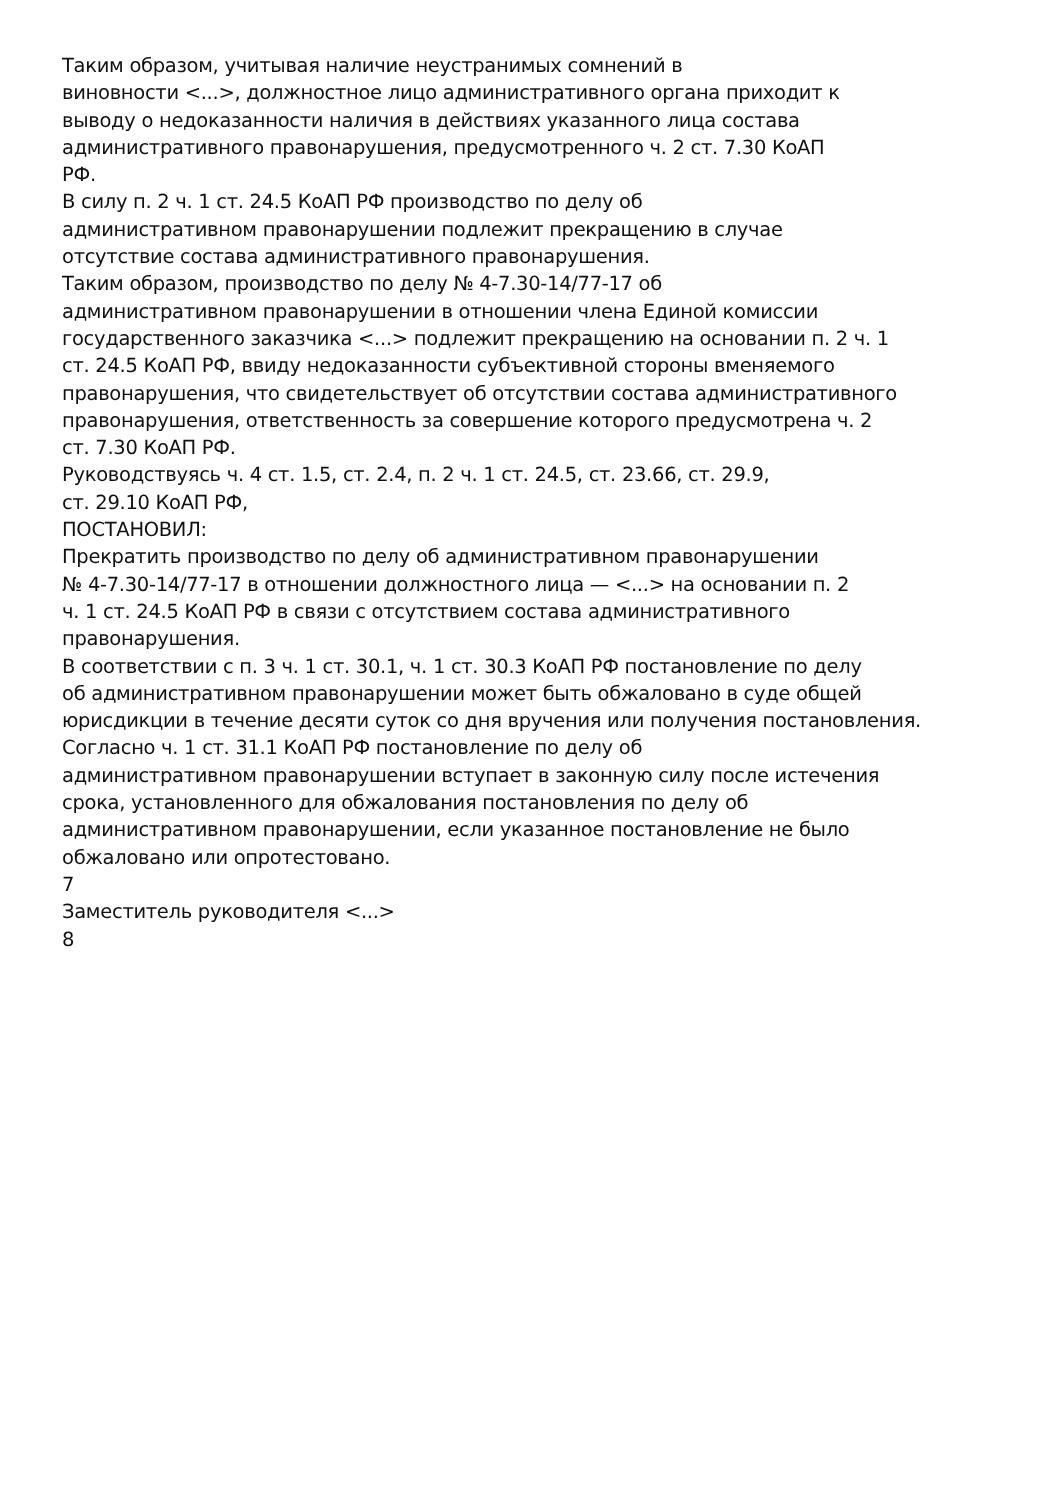Таким образом, учитывая наличие неустранимых сомнений в
виновности <...>, должностное лицо административного органа приходит к
выводу о недоказанности наличия в действиях указанного лица состава
административного правонарушения, предусмотренного ч. 2 ст. 7.30 КоАП
РФ.
В силу п. 2 ч. 1 ст. 24.5 КоАП РФ производство по делу об
административном правонарушении подлежит прекращению в случае
отсутствие состава административного правонарушения.
Таким образом, производство по делу № 4-7.30-14/77-17 об
административном правонарушении в отношении члена Единой комиссии
государственного заказчика <...> подлежит прекращению на основании п. 2 ч. 1
ст. 24.5 КоАП РФ, ввиду недоказанности субъективной стороны вменяемого
правонарушения, что свидетельствует об отсутствии состава административного
правонарушения, ответственность за совершение которого предусмотрена ч. 2
ст. 7.30 КоАП РФ.
Руководствуясь ч. 4 ст. 1.5, ст. 2.4, п. 2 ч. 1 ст. 24.5, ст. 23.66, ст. 29.9,
ст. 29.10 КоАП РФ,
ПОСТАНОВИЛ:
Прекратить производство по делу об административном правонарушении
№ 4-7.30-14/77-17 в отношении должностного лица — <...> на основании п. 2
ч. 1 ст. 24.5 КоАП РФ в связи с отсутствием состава административного
правонарушения.
В соответствии с п. 3 ч. 1 ст. 30.1, ч. 1 ст. 30.3 КоАП РФ постановление по делу
об административном правонарушении может быть обжаловано в суде общей
юрисдикции в течение десяти суток со дня вручения или получения постановления.
Согласно ч. 1 ст. 31.1 КоАП РФ постановление по делу об
административном правонарушении вступает в законную силу после истечения
срока, установленного для обжалования постановления по делу об
административном правонарушении, если указанное постановление не было
обжаловано или опротестовано.
7
Заместитель руководителя <...>
8